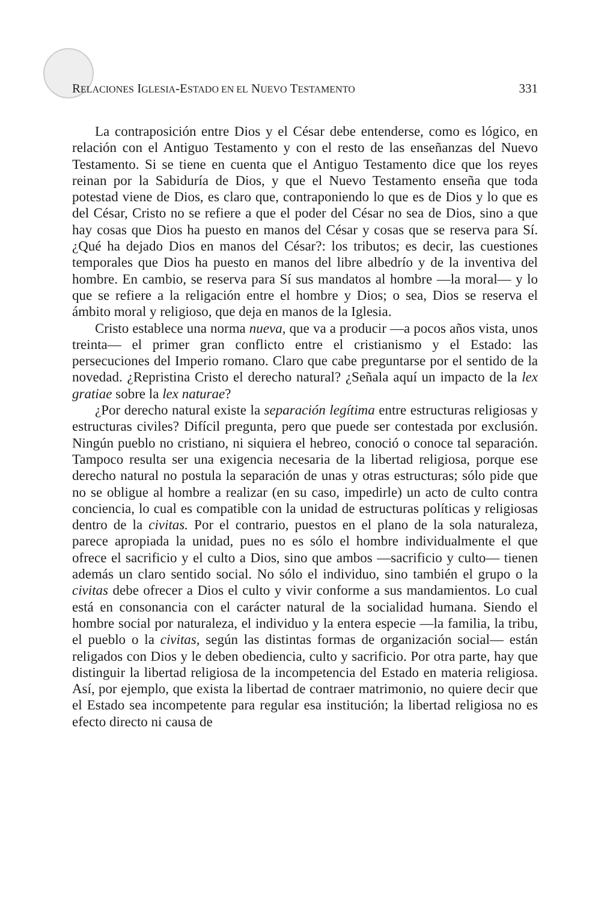RELACIONES IGLESIA-ESTADO EN EL NUEVO TESTAMENTO 331
La contraposición entre Dios y el César debe entenderse, como es lógico, en relación con el Antiguo Testamento y con el resto de las enseñanzas del Nuevo Testamento. Si se tiene en cuenta que el Antiguo Testamento dice que los reyes reinan por la Sabiduría de Dios, y que el Nuevo Testamento enseña que toda potestad viene de Dios, es claro que, contraponiendo lo que es de Dios y lo que es del César, Cristo no se refiere a que el poder del César no sea de Dios, sino a que hay cosas que Dios ha puesto en manos del César y cosas que se reserva para Sí. ¿Qué ha dejado Dios en manos del César?: los tributos; es decir, las cuestiones temporales que Dios ha puesto en manos del libre albedrío y de la inventiva del hombre. En cambio, se reserva para Sí sus mandatos al hombre —la moral— y lo que se refiere a la religación entre el hombre y Dios; o sea, Dios se reserva el ámbito moral y religioso, que deja en manos de la Iglesia.
Cristo establece una norma nueva, que va a producir —a pocos años vista, unos treinta— el primer gran conflicto entre el cristianismo y el Estado: las persecuciones del Imperio romano. Claro que cabe preguntarse por el sentido de la novedad. ¿Repristina Cristo el derecho natural? ¿Señala aquí un impacto de la lex gratiae sobre la lex naturae?
¿Por derecho natural existe la separación legítima entre estructuras religiosas y estructuras civiles? Difícil pregunta, pero que puede ser contestada por exclusión. Ningún pueblo no cristiano, ni siquiera el hebreo, conoció o conoce tal separación. Tampoco resulta ser una exigencia necesaria de la libertad religiosa, porque ese derecho natural no postula la separación de unas y otras estructuras; sólo pide que no se obligue al hombre a realizar (en su caso, impedirle) un acto de culto contra conciencia, lo cual es compatible con la unidad de estructuras políticas y religiosas dentro de la civitas. Por el contrario, puestos en el plano de la sola naturaleza, parece apropiada la unidad, pues no es sólo el hombre individualmente el que ofrece el sacrificio y el culto a Dios, sino que ambos —sacrificio y culto— tienen además un claro sentido social. No sólo el individuo, sino también el grupo o la civitas debe ofrecer a Dios el culto y vivir conforme a sus mandamientos. Lo cual está en consonancia con el carácter natural de la socialidad humana. Siendo el hombre social por naturaleza, el individuo y la entera especie —la familia, la tribu, el pueblo o la civitas, según las distintas formas de organización social— están religados con Dios y le deben obediencia, culto y sacrificio. Por otra parte, hay que distinguir la libertad religiosa de la incompetencia del Estado en materia religiosa. Así, por ejemplo, que exista la libertad de contraer matrimonio, no quiere decir que el Estado sea incompetente para regular esa institución; la libertad religiosa no es efecto directo ni causa de